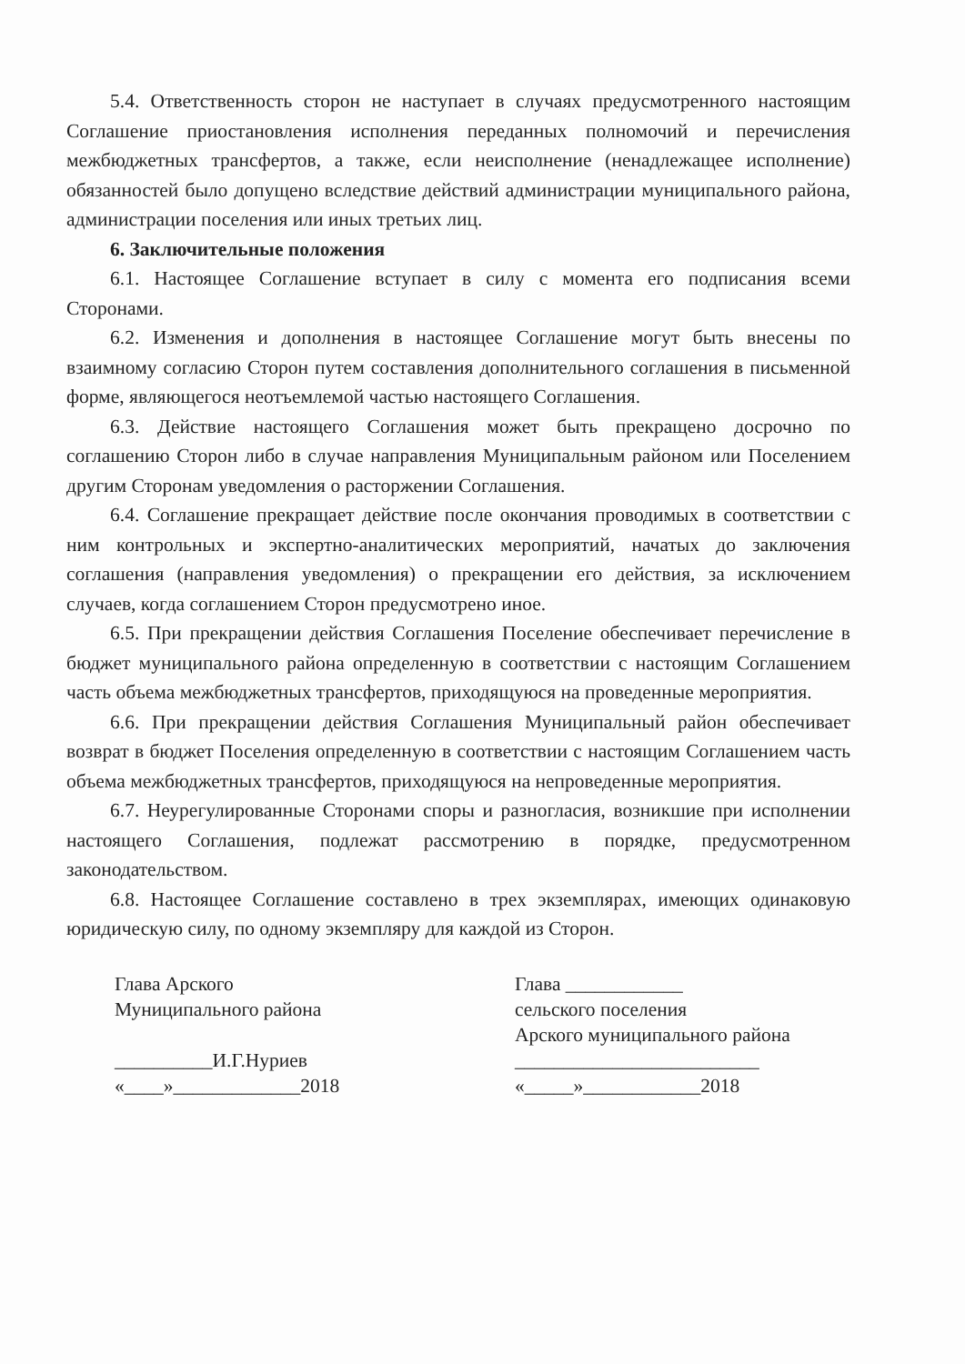5.4. Ответственность сторон не наступает в случаях предусмотренного настоящим Соглашение приостановления исполнения переданных полномочий и перечисления межбюджетных трансфертов, а также, если неисполнение (ненадлежащее исполнение) обязанностей было допущено вследствие действий администрации муниципального района, администрации поселения или иных третьих лиц.
6. Заключительные положения
6.1. Настоящее Соглашение вступает в силу с момента его подписания всеми Сторонами.
6.2. Изменения и дополнения в настоящее Соглашение могут быть внесены по взаимному согласию Сторон путем составления дополнительного соглашения в письменной форме, являющегося неотъемлемой частью настоящего Соглашения.
6.3. Действие настоящего Соглашения может быть прекращено досрочно по соглашению Сторон либо в случае направления Муниципальным районом или Поселением другим Сторонам уведомления о расторжении Соглашения.
6.4. Соглашение прекращает действие после окончания проводимых в соответствии с ним контрольных и экспертно-аналитических мероприятий, начатых до заключения соглашения (направления уведомления) о прекращении его действия, за исключением случаев, когда соглашением Сторон предусмотрено иное.
6.5. При прекращении действия Соглашения Поселение обеспечивает перечисление в бюджет муниципального района определенную в соответствии с настоящим Соглашением часть объема межбюджетных трансфертов, приходящуюся на проведенные мероприятия.
6.6. При прекращении действия Соглашения Муниципальный район обеспечивает возврат в бюджет Поселения определенную в соответствии с настоящим Соглашением часть объема межбюджетных трансфертов, приходящуюся на непроведенные мероприятия.
6.7. Неурегулированные Сторонами споры и разногласия, возникшие при исполнении настоящего Соглашения, подлежат рассмотрению в порядке, предусмотренном законодательством.
6.8. Настоящее Соглашение составлено в трех экземплярах, имеющих одинаковую юридическую силу, по одному экземпляру для каждой из Сторон.
Глава Арского
Муниципального района
__________И.Г.Нуриев
«____»_____________2018
Глава ____________
сельского поселения
Арского муниципального района
_________________________
«_____»____________2018